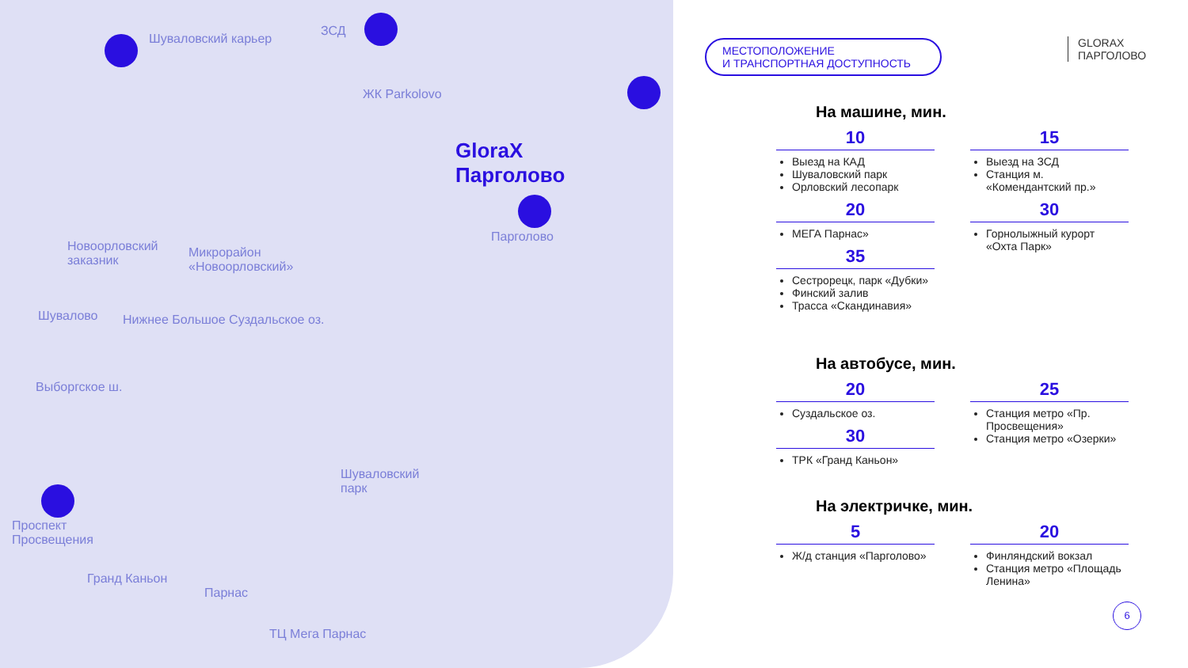Шуваловский карьер
ЗСД
ЖК Parkolovo
GloraX
Парголово
Парголово
Новоорловский
заказник
Микрорайон
«Новоорловский»
Шувалово Нижнее Большое Суздальское оз.
Выборгское ш.
Шуваловский
парк
Проспект
Просвещения
Гранд Каньон
Парнас
ТЦ Мега Парнас
МЕСТОПОЛОЖЕНИЕ
И ТРАНСПОРТНАЯ ДОСТУПНОСТЬ
GLORAX
ПАРГОЛОВО
На машине, мин.
10
Выезд на КАД
Шуваловский парк
Орловский лесопарк
20
МЕГА Парнас»
35
Сестрорецк, парк «Дубки»
Финский залив
Трасса «Скандинавия»
15
Выезд на ЗСД
Станция м. «Комендантский пр.»
30
Горнолыжный курорт «Охта Парк»
На автобусе, мин.
20
Суздальское оз.
30
ТРК «Гранд Каньон»
25
Станция метро «Пр. Просвещения»
Станция метро «Озерки»
На электричке, мин.
5
Ж/д станция «Парголово»
20
Финляндский вокзал
Станция метро «Площадь Ленина»
6